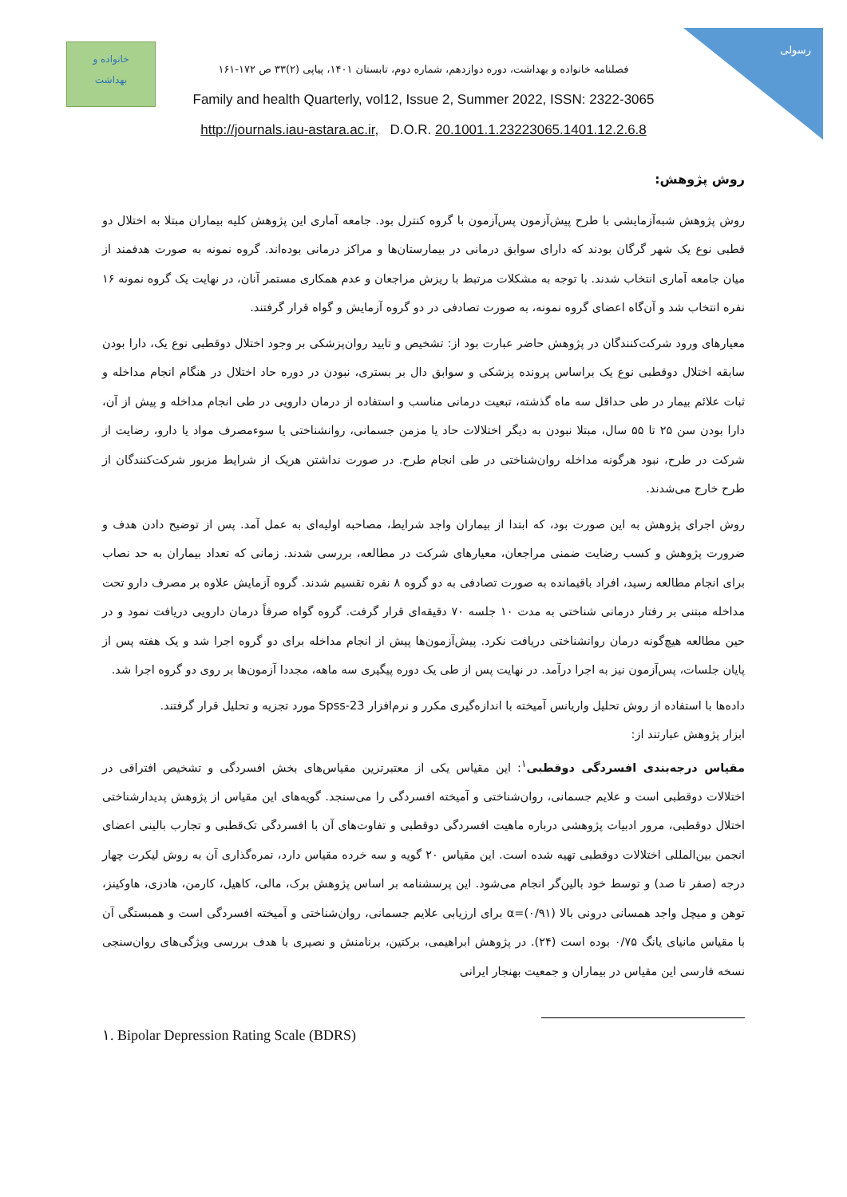خانواده و
بهداشت
رسولی
فصلنامه خانواده و بهداشت، دوره دوازدهم، شماره دوم، تابستان ۱۴۰۱، پیاپی (۲)۳۳ ص ۱۷۲-۱۶۱
Family and health Quarterly, vol12, Issue 2, Summer 2022, ISSN: 2322-3065
http://journals.iau-astara.ac.ir, D.O.R. 20.1001.1.23223065.1401.12.2.6.8
روش پژوهش:
روش پژوهش شبه‌آزمایشی با طرح پیش‌آزمون پس‌آزمون با گروه کنترل بود. جامعه آماری این پژوهش کلیه بیماران مبتلا به اختلال دو قطبی نوع یک شهر گرگان بودند که دارای سوابق درمانی در بیمارستان‌ها و مراکز درمانی بوده‌اند. گروه نمونه به صورت هدفمند از میان جامعه آماری انتخاب شدند. با توجه به مشکلات مرتبط با ریزش مراجعان و عدم همکاری مستمر آنان، در نهایت یک گروه نمونه ۱۶ نفره انتخاب شد و آن‌گاه اعضای گروه نمونه، به صورت تصادفی در دو گروه آزمایش و گواه قرار گرفتند.
معیارهای ورود شرکت‌کنندگان در پژوهش حاضر عبارت بود از: تشخیص و تایید روان‌پزشکی بر وجود اختلال دوقطبی نوع یک، دارا بودن سابقه اختلال دوقطبی نوع یک براساس پرونده پزشکی و سوابق دال بر بستری، نبودن در دوره حاد اختلال در هنگام انجام مداخله و ثبات علائم بیمار در طی حداقل سه ماه گذشته، تبعیت درمانی مناسب و استفاده از درمان دارویی در طی انجام مداخله و پیش از آن، دارا بودن سن ۲۵ تا ۵۵ سال، مبتلا نبودن به دیگر اختلالات حاد یا مزمن جسمانی، روانشناختی یا سوءمصرف مواد یا دارو، رضایت از شرکت در طرح، نبود هرگونه مداخله روان‌شناختی در طی انجام طرح. در صورت نداشتن هریک از شرایط مزبور شرکت‌کنندگان از طرح خارج می‌شدند.
روش اجرای پژوهش به این صورت بود، که ابتدا از بیماران واجد شرایط، مصاحبه اولیه‌ای به عمل آمد. پس از توضیح دادن هدف و ضرورت پژوهش و کسب رضایت ضمنی مراجعان، معیارهای شرکت در مطالعه، بررسی شدند. زمانی که تعداد بیماران به حد نصاب برای انجام مطالعه رسید، افراد باقیمانده به صورت تصادفی به دو گروه ۸ نفره تقسیم شدند. گروه آزمایش علاوه بر مصرف دارو تحت مداخله مبتنی بر رفتار درمانی شناختی به مدت ۱۰ جلسه ۷۰ دقیقه‌ای قرار گرفت. گروه گواه صرفاً درمان دارویی دریافت نمود و در حین مطالعه هیچ‌گونه درمان روانشناختی دریافت نکرد. پیش‌آزمون‌ها پیش از انجام مداخله برای دو گروه اجرا شد و یک هفته پس از پایان جلسات، پس‌آزمون نیز به اجرا درآمد. در نهایت پس از طی یک دوره پیگیری سه ماهه، مجددا آزمون‌ها بر روی دو گروه اجرا شد.
داده‌ها با استفاده از روش تحلیل واریانس آمیخته با اندازه‌گیری مکرر و نرم‌افزار Spss-23 مورد تجزیه و تحلیل قرار گرفتند.
ابزار پژوهش عبارتند از:
مقیاس درجه‌بندی افسردگی دوقطبی<sup>۱</sup>: این مقیاس یکی از معتبرترین مقیاس‌های بخش افسردگی و تشخیص افتراقی در اختلالات دوقطبی است و علایم جسمانی، روان‌شناختی و آمیخته افسردگی را می‌سنجد. گویه‌های این مقیاس از پژوهش پدیدارشناختی اختلال دوقطبی، مرور ادبیات پژوهشی درباره ماهیت افسردگی دوقطبی و تفاوت‌های آن با افسردگی تک‌قطبی و تجارب بالینی اعضای انجمن بین‌المللی اختلالات دوقطبی تهیه شده است. این مقیاس ۲۰ گویه و سه خرده مقیاس دارد، نمره‌گذاری آن به روش لیکرت چهار درجه (صفر تا صد) و توسط خود بالین‌گر انجام می‌شود. این پرسشنامه بر اساس پژوهش برک، مالی، کاهیل، کارمن، هادزی، هاوکینز، توهن و میچل واجد همسانی درونی بالا (۰/۹۱)=α برای ارزیابی علایم جسمانی، روان‌شناختی و آمیخته افسردگی است و همبستگی آن با مقیاس مانیای یانگ ۰/۷۵ بوده است (۲۴). در پژوهش ابراهیمی، برکتین، برنامنش و نصیری با هدف بررسی ویژگی‌های روان‌سنجی نسخه فارسی این مقیاس در بیماران و جمعیت بهنجار ایرانی
۱. Bipolar Depression Rating Scale (BDRS)